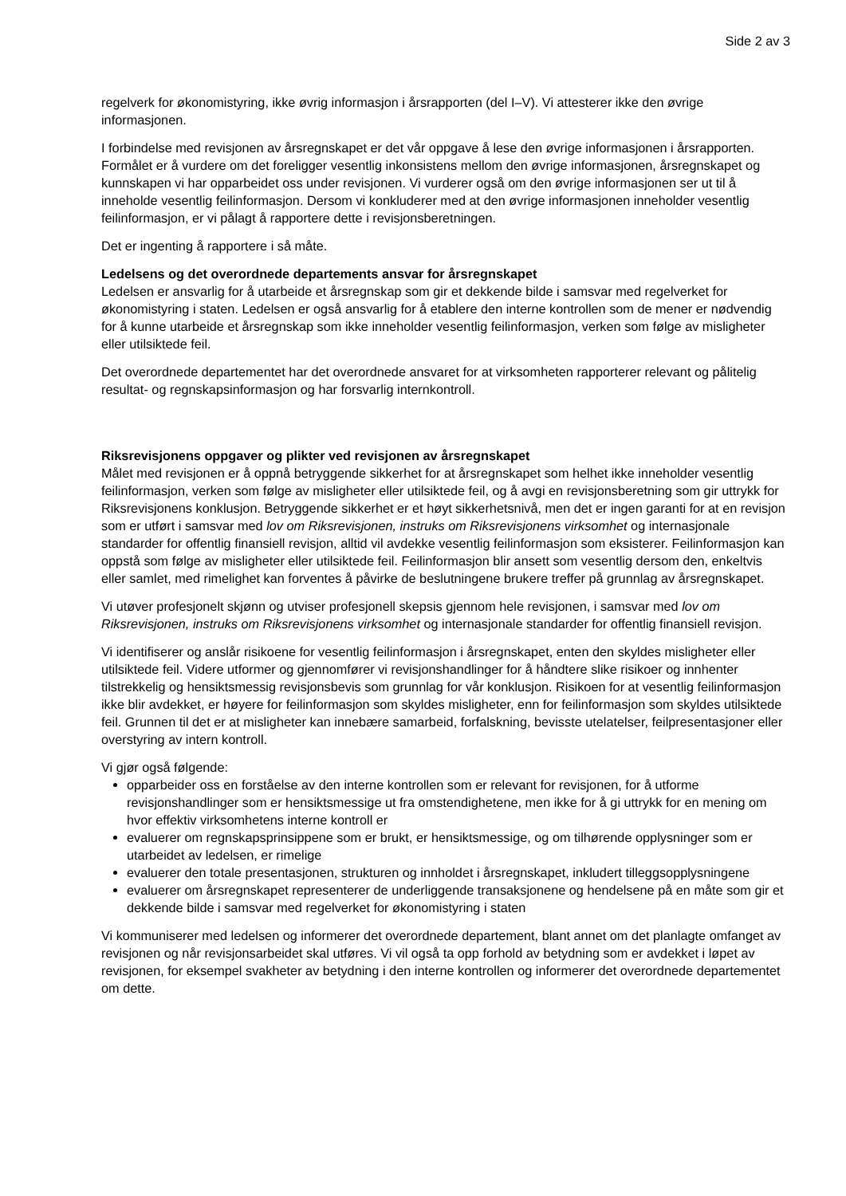Side 2 av 3
regelverk for økonomistyring, ikke øvrig informasjon i årsrapporten (del I–V). Vi attesterer ikke den øvrige informasjonen.
I forbindelse med revisjonen av årsregnskapet er det vår oppgave å lese den øvrige informasjonen i årsrapporten. Formålet er å vurdere om det foreligger vesentlig inkonsistens mellom den øvrige informasjonen, årsregnskapet og kunnskapen vi har opparbeidet oss under revisjonen. Vi vurderer også om den øvrige informasjonen ser ut til å inneholde vesentlig feilinformasjon. Dersom vi konkluderer med at den øvrige informasjonen inneholder vesentlig feilinformasjon, er vi pålagt å rapportere dette i revisjonsberetningen.
Det er ingenting å rapportere i så måte.
Ledelsens og det overordnede departements ansvar for årsregnskapet
Ledelsen er ansvarlig for å utarbeide et årsregnskap som gir et dekkende bilde i samsvar med regelverket for økonomistyring i staten. Ledelsen er også ansvarlig for å etablere den interne kontrollen som de mener er nødvendig for å kunne utarbeide et årsregnskap som ikke inneholder vesentlig feilinformasjon, verken som følge av misligheter eller utilsiktede feil.
Det overordnede departementet har det overordnede ansvaret for at virksomheten rapporterer relevant og pålitelig resultat- og regnskapsinformasjon og har forsvarlig internkontroll.
Riksrevisjonens oppgaver og plikter ved revisjonen av årsregnskapet
Målet med revisjonen er å oppnå betryggende sikkerhet for at årsregnskapet som helhet ikke inneholder vesentlig feilinformasjon, verken som følge av misligheter eller utilsiktede feil, og å avgi en revisjonsberetning som gir uttrykk for Riksrevisjonens konklusjon. Betryggende sikkerhet er et høyt sikkerhetsnivå, men det er ingen garanti for at en revisjon som er utført i samsvar med lov om Riksrevisjonen, instruks om Riksrevisjonens virksomhet og internasjonale standarder for offentlig finansiell revisjon, alltid vil avdekke vesentlig feilinformasjon som eksisterer. Feilinformasjon kan oppstå som følge av misligheter eller utilsiktede feil. Feilinformasjon blir ansett som vesentlig dersom den, enkeltvis eller samlet, med rimelighet kan forventes å påvirke de beslutningene brukere treffer på grunnlag av årsregnskapet.
Vi utøver profesjonelt skjønn og utviser profesjonell skepsis gjennom hele revisjonen, i samsvar med lov om Riksrevisjonen, instruks om Riksrevisjonens virksomhet og internasjonale standarder for offentlig finansiell revisjon.
Vi identifiserer og anslår risikoene for vesentlig feilinformasjon i årsregnskapet, enten den skyldes misligheter eller utilsiktede feil. Videre utformer og gjennomfører vi revisjonshandlinger for å håndtere slike risikoer og innhenter tilstrekkelig og hensiktsmessig revisjonsbevis som grunnlag for vår konklusjon. Risikoen for at vesentlig feilinformasjon ikke blir avdekket, er høyere for feilinformasjon som skyldes misligheter, enn for feilinformasjon som skyldes utilsiktede feil. Grunnen til det er at misligheter kan innebære samarbeid, forfalskning, bevisste utelatelser, feilpresentasjoner eller overstyring av intern kontroll.
Vi gjør også følgende:
opparbeider oss en forståelse av den interne kontrollen som er relevant for revisjonen, for å utforme revisjonshandlinger som er hensiktsmessige ut fra omstendighetene, men ikke for å gi uttrykk for en mening om hvor effektiv virksomhetens interne kontroll er
evaluerer om regnskapsprinsippene som er brukt, er hensiktsmessige, og om tilhørende opplysninger som er utarbeidet av ledelsen, er rimelige
evaluerer den totale presentasjonen, strukturen og innholdet i årsregnskapet, inkludert tilleggsopplysningene
evaluerer om årsregnskapet representerer de underliggende transaksjonene og hendelsene på en måte som gir et dekkende bilde i samsvar med regelverket for økonomistyring i staten
Vi kommuniserer med ledelsen og informerer det overordnede departement, blant annet om det planlagte omfanget av revisjonen og når revisjonsarbeidet skal utføres. Vi vil også ta opp forhold av betydning som er avdekket i løpet av revisjonen, for eksempel svakheter av betydning i den interne kontrollen og informerer det overordnede departementet om dette.